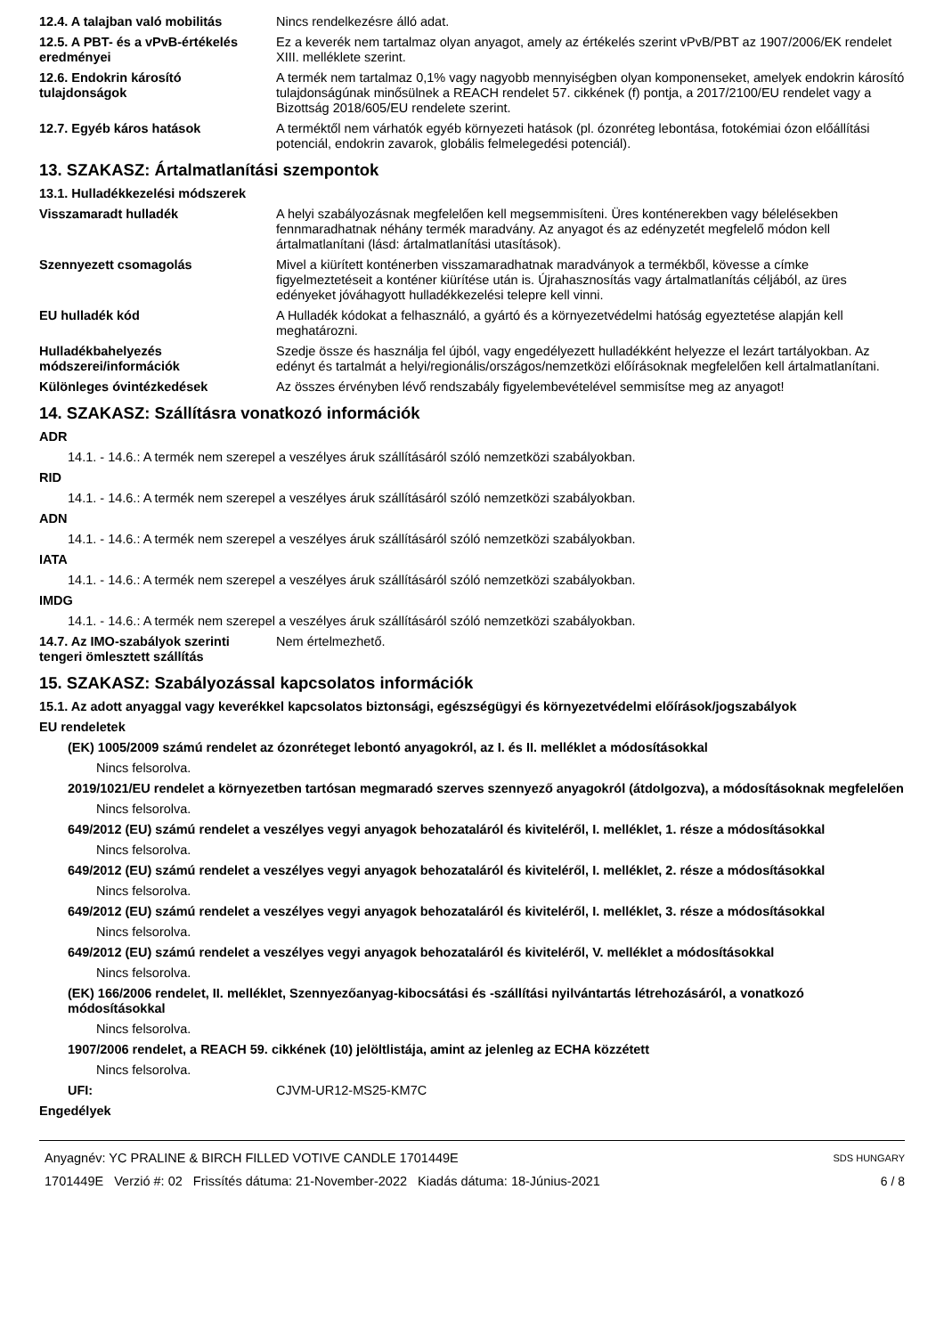| 12.4. A talajban való mobilitás | Nincs rendelkezésre álló adat. |
| 12.5. A PBT- és a vPvB-értékelés eredményei | Ez a keverék nem tartalmaz olyan anyagot, amely az értékelés szerint vPvB/PBT az 1907/2006/EK rendelet XIII. melléklete szerint. |
| 12.6. Endokrin károsító tulajdonságok | A termék nem tartalmaz 0,1% vagy nagyobb mennyiségben olyan komponenseket, amelyek endokrin károsító tulajdonságúnak minősülnek a REACH rendelet 57. cikkének (f) pontja, a 2017/2100/EU rendelet vagy a Bizottság 2018/605/EU rendelete szerint. |
| 12.7. Egyéb káros hatások | A terméktől nem várhatók egyéb környezeti hatások (pl. ózonréteg lebontása, fotokémiai ózon előállítási potenciál, endokrin zavarok, globális felmelegedési potenciál). |
13. SZAKASZ: Ártalmatlanítási szempontok
13.1. Hulladékkezelési módszerek
| Visszamaradt hulladék | A helyi szabályozásnak megfelelően kell megsemmisíteni. Üres konténerekben vagy bélelésekben fennmaradhatnak néhány termék maradvány. Az anyagot és az edényzetét megfelelő módon kell ártalmatlanítani (lásd: ártalmatlanítási utasítások). |
| Szennyezett csomagolás | Mivel a kiürített konténerben visszamaradhatnak maradványok a termékből, kövesse a címke figyelmeztetéseit a konténer kiürítése után is. Újrahasznosítás vagy ártalmatlanítás céljából, az üres edényeket jóváhagyott hulladékkezelési telepre kell vinni. |
| EU hulladék kód | A Hulladék kódokat a felhasználó, a gyártó és a környezetvédelmi hatóság egyeztetése alapján kell meghatározni. |
| Hulladékbahelyezés módszerei/információk | Szedje össze és használja fel újból, vagy engedélyezett hulladékként helyezze el lezárt tartályokban. Az edényt és tartalmát a helyi/regionális/országos/nemzetközi előírásoknak megfelelően kell ártalmatlanítani. |
| Különleges óvintézkedések | Az összes érvényben lévő rendszabály figyelembevételével semmisítse meg az anyagot! |
14. SZAKASZ: Szállításra vonatkozó információk
ADR
14.1. - 14.6.: A termék nem szerepel a veszélyes áruk szállításáról szóló nemzetközi szabályokban.
RID
14.1. - 14.6.: A termék nem szerepel a veszélyes áruk szállításáról szóló nemzetközi szabályokban.
ADN
14.1. - 14.6.: A termék nem szerepel a veszélyes áruk szállításáról szóló nemzetközi szabályokban.
IATA
14.1. - 14.6.: A termék nem szerepel a veszélyes áruk szállításáról szóló nemzetközi szabályokban.
IMDG
14.1. - 14.6.: A termék nem szerepel a veszélyes áruk szállításáról szóló nemzetközi szabályokban.
| 14.7. Az IMO-szabályok szerinti tengeri ömlesztett szállítás | Nem értelmezhető. |
15. SZAKASZ: Szabályozással kapcsolatos információk
15.1. Az adott anyaggal vagy keverékkel kapcsolatos biztonsági, egészségügyi és környezetvédelmi előírások/jogszabályok
EU rendeletek
(EK) 1005/2009 számú rendelet az ózonréteget lebontó anyagokról, az I. és II. melléklet a módosításokkal
Nincs felsorolva.
2019/1021/EU rendelet a környezetben tartósan megmaradó szerves szennyező anyagokról (átdolgozva), a módosításoknak megfelelően
Nincs felsorolva.
649/2012 (EU) számú rendelet a veszélyes vegyi anyagok behozataláról és kiviteléről, I. melléklet, 1. része a módosításokkal
Nincs felsorolva.
649/2012 (EU) számú rendelet a veszélyes vegyi anyagok behozataláról és kiviteléről, I. melléklet, 2. része a módosításokkal
Nincs felsorolva.
649/2012 (EU) számú rendelet a veszélyes vegyi anyagok behozataláról és kiviteléről, I. melléklet, 3. része a módosításokkal
Nincs felsorolva.
649/2012 (EU) számú rendelet a veszélyes vegyi anyagok behozataláról és kiviteléről, V. melléklet a módosításokkal
Nincs felsorolva.
(EK) 166/2006 rendelet, II. melléklet, Szennyezőanyag-kibocsátási és -szállítási nyilvántartás létrehozásáról, a vonatkozó módosításokkal
Nincs felsorolva.
1907/2006 rendelet, a REACH 59. cikkének (10) jelöltlistája, amint az jelenleg az ECHA közzétett
Nincs felsorolva.
| UFI: | CJVM-UR12-MS25-KM7C |
Engedélyek
Anyagnév: YC PRALINE & BIRCH FILLED VOTIVE CANDLE 1701449E
1701449E Verzió #: 02 Frissítés dátuma: 21-November-2022 Kiadás dátuma: 18-Június-2021
SDS HUNGARY
6 / 8